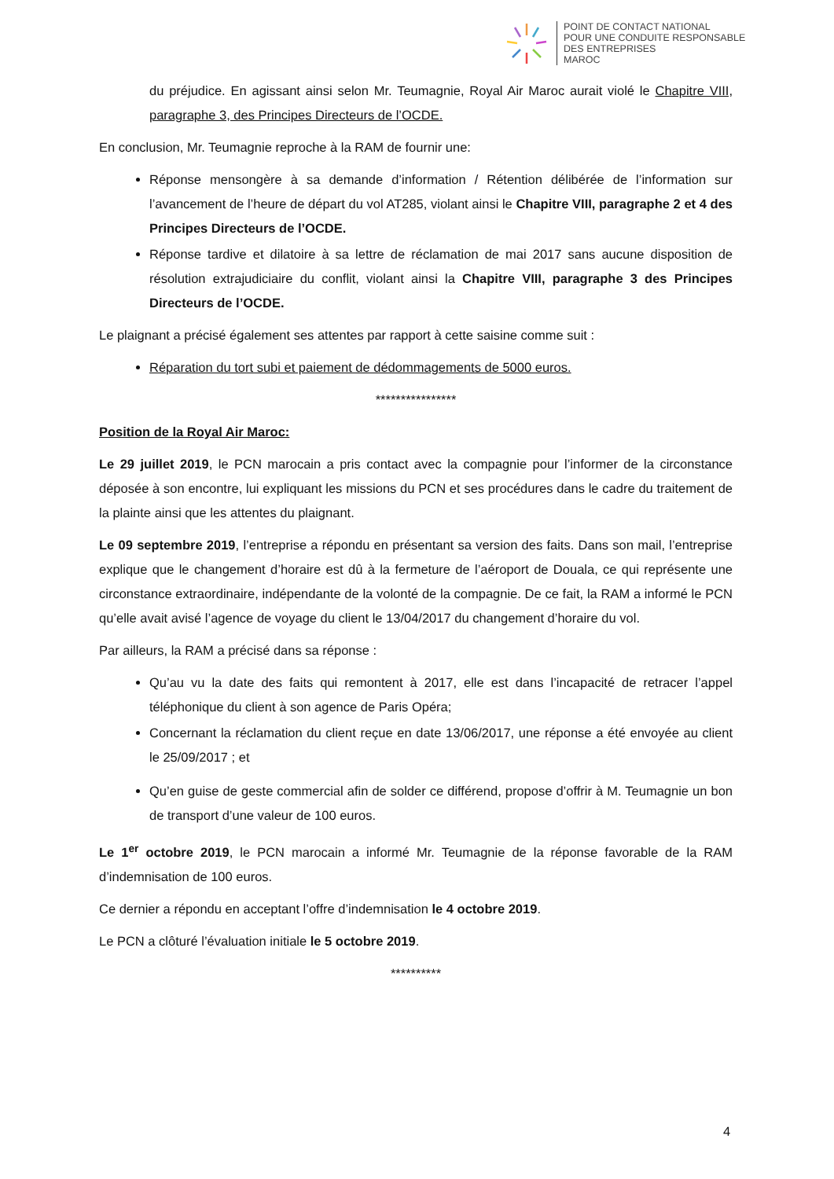POINT DE CONTACT NATIONAL
POUR UNE CONDUITE RESPONSABLE
DES ENTREPRISES
MAROC
du préjudice. En agissant ainsi selon Mr. Teumagnie, Royal Air Maroc aurait violé le Chapitre VIII, paragraphe 3, des Principes Directeurs de l’OCDE.
En conclusion, Mr. Teumagnie reproche à la RAM de fournir une:
Réponse mensongère à sa demande d’information / Rétention délibérée de l’information sur l’avancement de l’heure de départ du vol AT285, violant ainsi le Chapitre VIII, paragraphe 2 et 4 des Principes Directeurs de l’OCDE.
Réponse tardive et dilatoire à sa lettre de réclamation de mai 2017 sans aucune disposition de résolution extrajudiciaire du conflit, violant ainsi la Chapitre VIII, paragraphe 3 des Principes Directeurs de l’OCDE.
Le plaignant a précisé également ses attentes par rapport à cette saisine comme suit :
Réparation du tort subi et paiement de dédommagements de 5000 euros.
****************
Position de la Royal Air Maroc:
Le 29 juillet 2019, le PCN marocain a pris contact avec la compagnie pour l’informer de la circonstance déposée à son encontre, lui expliquant les missions du PCN et ses procédures dans le cadre du traitement de la plainte ainsi que les attentes du plaignant.
Le 09 septembre 2019, l’entreprise a répondu en présentant sa version des faits. Dans son mail, l’entreprise explique que le changement d’horaire est dû à la fermeture de l’aéroport de Douala, ce qui représente une circonstance extraordinaire, indépendante de la volonté de la compagnie. De ce fait, la RAM a informé le PCN qu’elle avait avisé l’agence de voyage du client le 13/04/2017 du changement d’horaire du vol.
Par ailleurs, la RAM a précisé dans sa réponse :
Qu’au vu la date des faits qui remontent à 2017, elle est dans l’incapacité de retracer l’appel téléphonique du client à son agence de Paris Opéra;
Concernant la réclamation du client reçue en date 13/06/2017, une réponse a été envoyée au client le 25/09/2017 ; et
Qu’en guise de geste commercial afin de solder ce différend, propose d’offrir à M. Teumagnie un bon de transport d’une valeur de 100 euros.
Le 1<sup>er</sup> octobre 2019, le PCN marocain a informé Mr. Teumagnie de la réponse favorable de la RAM d’indemnisation de 100 euros.
Ce dernier a répondu en acceptant l’offre d’indemnisation le 4 octobre 2019.
Le PCN a clôturé l’évaluation initiale le 5 octobre 2019.
**********
4